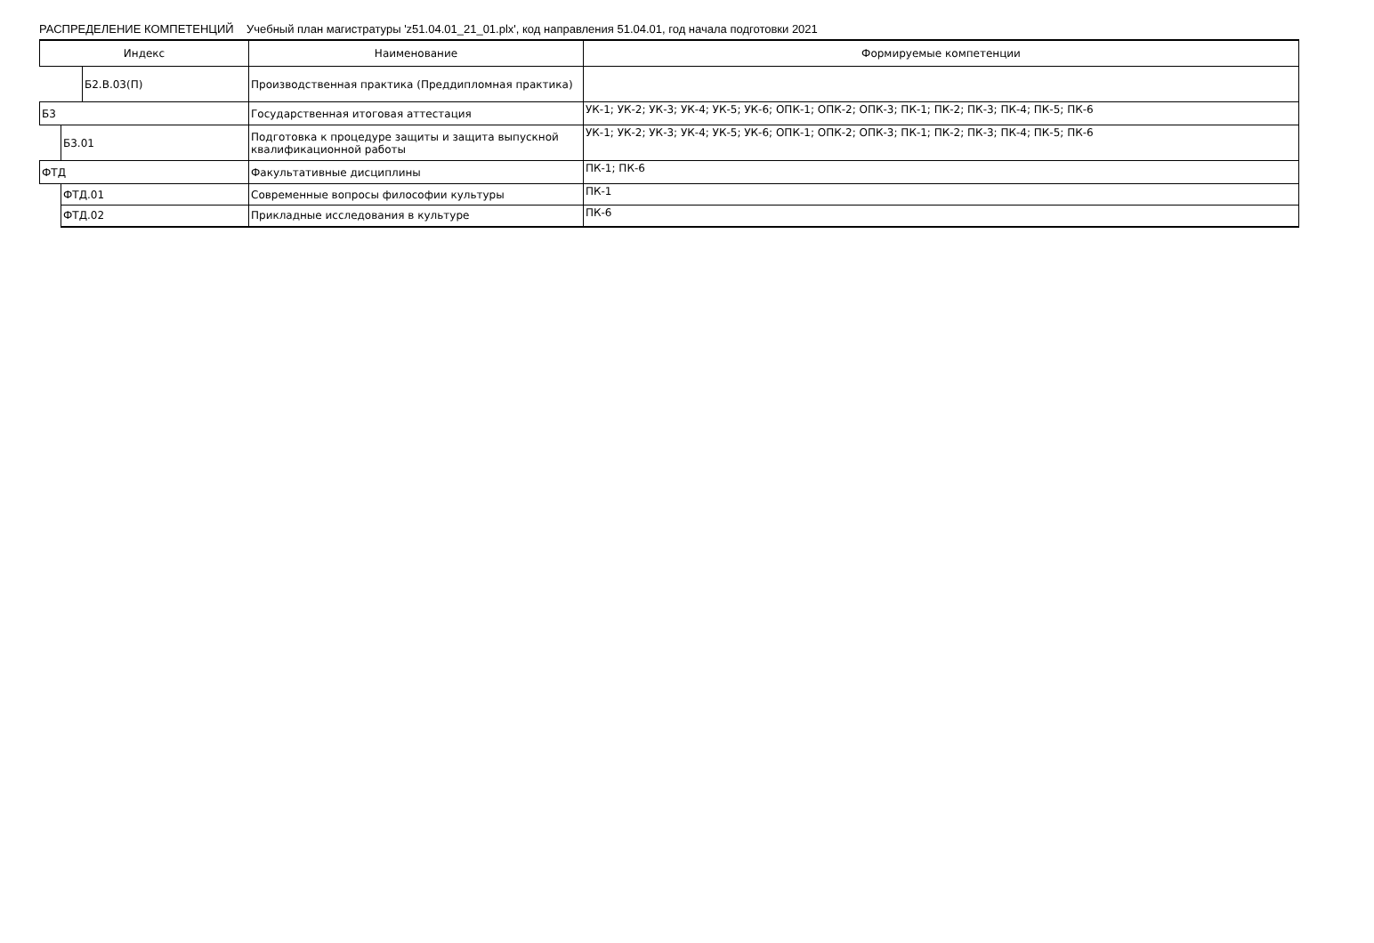РАСПРЕДЕЛЕНИЕ КОМПЕТЕНЦИЙ Учебный план магистратуры 'z51.04.01_21_01.plx', код направления 51.04.01, год начала подготовки 2021
| Индекс | | | Наименование | Формируемые компетенции |
| --- | --- | --- | --- | --- |
| | | Б2.В.03(П) | Производственная практика (Преддипломная практика) | |
| Б3 | | | Государственная итоговая аттестация | УК-1; УК-2; УК-3; УК-4; УК-5; УК-6; ОПК-1; ОПК-2; ОПК-3; ПК-1; ПК-2; ПК-3; ПК-4; ПК-5; ПК-6 |
| | Б3.01 | | Подготовка к процедуре защиты и защита выпускной квалификационной работы | УК-1; УК-2; УК-3; УК-4; УК-5; УК-6; ОПК-1; ОПК-2; ОПК-3; ПК-1; ПК-2; ПК-3; ПК-4; ПК-5; ПК-6 |
| ФТД | | | Факультативные дисциплины | ПК-1; ПК-6 |
| | ФТД.01 | | Современные вопросы философии культуры | ПК-1 |
| | ФТД.02 | | Прикладные исследования в культуре | ПК-6 |